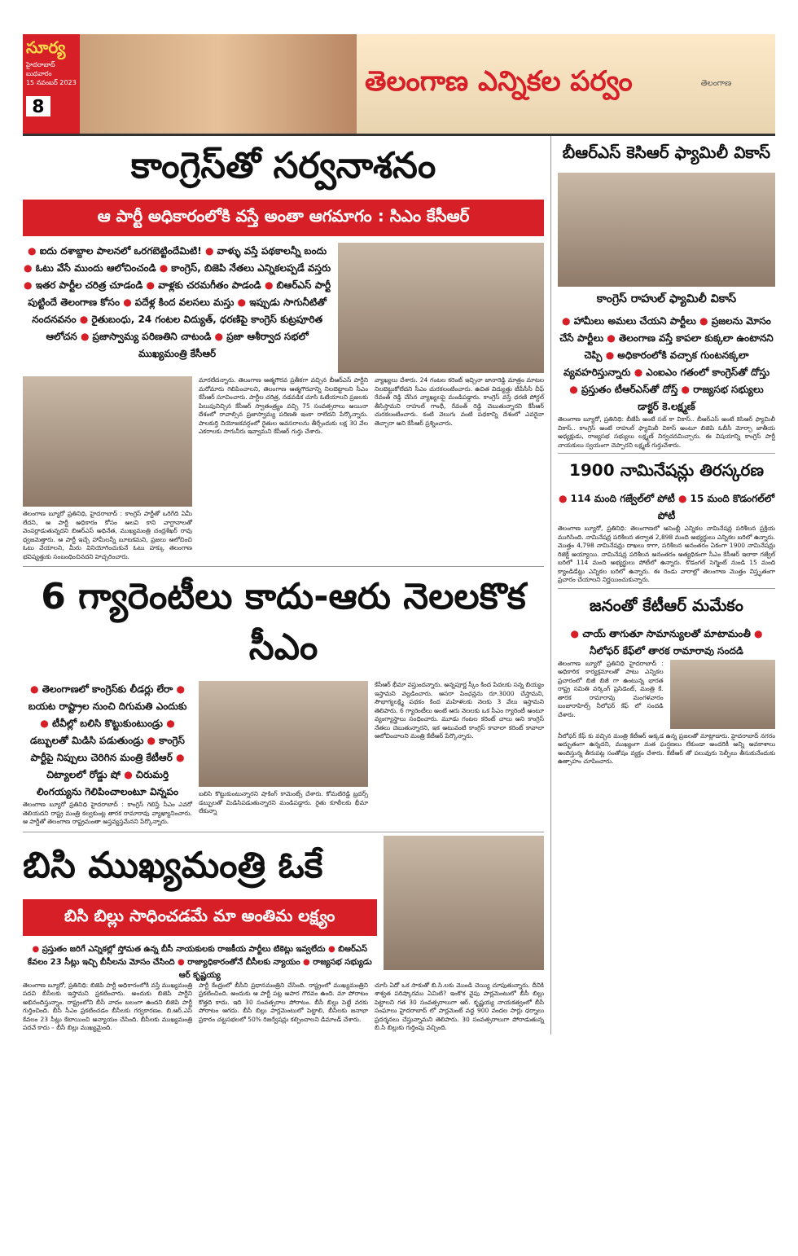సూర్య
హైదరాబాద్
బుధవారం
15 నవంబర్ 2023
8
తెలంగాణ ఎన్నికల పర్వం
తెలంగాణ
కాంగ్రెస్‌తో సర్వనాశనం
ఆ పార్టీ అధికారంలోకి వస్తే అంతా ఆగమాగం : సిఎం కేసీఆర్
● ఐదు దశాబ్దాల పాలనలో ఒరగబెట్టిందేమిటి! ● వాళ్ళు వస్తే పథకాలన్నీ బందు ● ఓటు వేసే ముందు ఆలోచించండి ● కాంగ్రెస్, బిజెపి నేతలు ఎన్నికలప్పడే వస్తరు ● ఇతర పార్టీల చరిత్ర చూడండి ● వాళ్లకు చరమగీతం పాడండి ● బిఆర్ఎస్ పార్టీ పుట్టిందే తెలంగాణ కోసం ● పదేళ్ల కింద వలసలు మస్తు ● ఇప్పుడు సాగునీటితో నందనవనం ● రైతుబంధు, 24 గంటల విద్యుత్, ధరణిపై కాంగ్రెస్ కుట్రపూరిత ఆలోచన ● ప్రజాస్వామ్య పరిణతిని చాటండి ● ప్రజా ఆశీర్వాద సభలో ముఖ్యమంత్రి కేసీఆర్
తెలంగాణ బ్యూరో ప్రతినిధి, హైదరాబాద్ : కాంగ్రెస్ పార్టీతో ఒరిగేది ఏమీ లేదని, ఆ పార్టీ అధికారం కోసం అలవి కాని వాగ్దానాలతో వెంపర్లాడుతున్నదని బిఆర్ఎస్ అధినేత, ముఖ్యమంత్రి చంద్రశేఖర్ రావు ధ్వజమెత్తారు. ఆ పార్టీ ఇచ్చే హామీలన్నీ బూటకమని, ప్రజలు ఆలోచించి ఓటు వేయాలని, మీరు వినియోగించుకునే ఓటు హక్కు తెలంగాణ భవిష్యత్తుకు సంబంధించినదని హెచ్చరించారు.
మారలేదన్నారు. తెలంగాణ ఆత్మగౌరవ ప్రతీకగా వచ్చిన బీఆర్ఎస్ పార్టీని మరోమారు గెలిపించాలని, తెలంగాణ ఆత్మగౌరవాన్ని నిలబెట్టాలని సీఎం కేసీఆర్ సూచించారు. పార్టీల చరిత్ర, నడవడిక చూసి ఓటేయాలని ప్రజలకు పిలుపునిచ్చిన కేసీఆర్ స్వాతంత్ర్యం వచ్చి 75 సంవత్సరాలు అయినా దేశంలో రావాల్సిన ప్రజాస్వామ్య పరిణతి ఇంకా రాలేదని పేర్కొన్నారు. పాలకుర్తి నియోజకవర్గంలో రైతుల అవసరాలను తీర్చేందుకు లక్ష 30 వేల ఎకరాలకు సాగునీరు ఇవ్వామని కేసీఆర్ గుర్తు చేశారు.
వ్యాఖ్యలు చేశారు. 24 గంటల కరెంట్ ఇచ్చినా జానారెడ్డి మాత్రం మాటల నిలబెట్టుకోలేదని సీఎం చురకలంటించారు. ఉచిత విద్యుత్తు టీపీసీసీ చీఫ్ రేవంత్ రెడ్డి చేసిన వ్యాఖ్యలపై మండిపడ్డారు. కాంగ్రెస్ వస్తే ధరణి పోర్టల్ తీసేస్తామని రాహుల్ గాంధీ, రేవంత్ రెడ్డి చెబుతున్నారని కేసీఆర్ చురకలంటించారు. కంటి వెలుగు వంటి పథకాన్ని దేశంలో ఎవరైనా తెచ్చారా అని కేసీఆర్ ప్రశ్నించారు.
6 గ్యారెంటీలు కాదు-ఆరు నెలలకొక సీఎం
● తెలంగాణలో కాంగ్రెస్‌కు లీడర్లు లేరా ● బయట రాష్ట్రాల నుంచి దిగుమతి ఎందుకు ● టీవీల్లో బలిసి కొట్టుకుంటుండ్రు ● డబ్బులతో మిడిసి పడుతుండ్రు ● కాంగ్రెస్ పార్టీపై నిప్పులు చెరిగిన మంత్రి కేటీఆర్ ● చిట్యాలలో రోడ్డు షో ● చిరుమర్తి లింగయ్యను గెలిపించాలంటూ విన్నపం
తెలంగాణ బ్యూరో ప్రతినిధి హైదరాబాద్ : కాంగ్రెస్ గెలిస్తే సీఎం ఎవరో తెలియదని రాష్ట్ర మంత్రి కల్వకుంట్ల తారక రామారావు వ్యాఖ్యానించారు. ఆ పార్టీతో తెలంగాణ రాష్ట్రమంతా అస్తవ్యస్తమేనని పేర్కొన్నారు.
బలిసి కొట్టుకుంటున్నారని షాకింగ్ కామెంట్స్ చేశారు. కోమటిరెడ్డి బ్రదర్స్ డబ్బులతో మిడిసిపడుతున్నారని మండిపడ్డారు. రైతు కూలీలకు భీమా లేకున్నా
కేసీఆర్ భీమా వస్తుందన్నారు. అన్నపూర్ణ స్కీం కింద పేదలకు సన్న బియ్యం ఇస్తామని వెల్లడించారు. ఆసరా పింఛన్లను రూ.3000 చేస్తామని, సౌభాగ్యలక్ష్మి పథకం కింద మహిళలకు నెలకు 3 వేలు ఇస్తామని తెలిపారు. 6 గ్యారెంటీలు అంటే ఆరు నెలలకు ఒక సీఎం గ్యారెంటీ అంటూ వ్యంగ్యాస్త్రాలు సంధించారు. మూడు గంటల కరెంట్ చాలు అని కాంగ్రెస్ నేతలు చెబుతున్నారని, ఇక అటువంటి కాంగ్రెస్ కావాలా కరెంట్ కావాలా ఆలోచించాలని మంత్రి కేటీఆర్ పేర్కొన్నారు.
బిసి ముఖ్యమంత్రి ఓకే
బిసి బిల్లు సాధించడమే మా అంతిమ లక్ష్యం
● ప్రస్తుతం జరిగే ఎన్నికల్లో స్తోమత ఉన్న బీసీ నాయకులకు రాజకీయ పార్టీలు టికెట్లు ఇవ్వలేదు ● బిఆర్ఎస్ కేవలం 23 సీట్లు ఇచ్చి బీసీలను మోసం చేసింది ● రాజ్యాధికారంతోనే బీసీలకు న్యాయం ● రాజ్యసభ సభ్యుడు ఆర్ కృష్ణయ్య
తెలంగాణ బ్యూరో, ప్రతినిధి: బిజెపి పార్టీ అధికారంలోకి వస్తే ముఖ్యమంత్రి పదవి బీసీలకు ఇస్తామని ప్రకటించారు. అందుకు బిజెపి పార్టీని అభినందిస్తున్నాం. రాష్ట్రంలోని బీసీ వాదం బలంగా ఉందని బిజెపి పార్టీ గుర్తించింది. బీసీ సీఎం ప్రకటించడం బీసీలకు గర్వకారణం. బి.ఆర్.ఎస్ కేవలం 23 సీట్లు కేటాయించి అన్యాయం చేసింది. బీసీలకు ముఖ్యమంత్రి పదవే కాదు – బీసీ బిల్లు ముఖ్యమైంది.
పార్టీ కేంద్రంలో బీసీని ప్రధానమంత్రిని చేసింది. రాష్ట్రంలో ముఖ్యమంత్రిని ప్రకటించింది. అందుకు ఆ పార్టీ పట్ల అపార గౌరవం ఉంది. మా పోరాటం కొత్తది కాదు. ఇది 30 సంవత్సరాల పోరాటం. బీసీ బిల్లు పెట్టే వరకు పోరాటం ఆగదు. బీసీ బిల్లు పార్లమెంటులో పెట్టాలి, బీసీలకు జనాభా ప్రకారం చట్టసభలలో 50% రిజర్వేషన్లు కల్పించాలని డిమాండ్ చేశారు.
చూసి ఏదో ఒక సాకుతో బి.సి.లకు మొండి చెయ్యి చూపుతున్నారు. దీనికి శాశ్వత పరిష్కారము ఏమిటి? ఇంకొక వైపు పార్లమెంటులో బీసీ బిల్లు పెట్టాలని గత 30 సంవత్సరాలుగా ఆర్. కృష్ణయ్య నాయకత్వంలో బీసీ సంఘాలు హైదరాబాద్ లో పార్లమెంట్ వద్ద 900 వందల సార్లు ధర్నాలు ప్రదర్శనలు చేస్తున్నామని తెలిపారు. 30 సంవత్సరాలుగా పోరాడుతున్న బి.సి బిల్లుకు గుర్తింపు వచ్చింది.
బీఆర్ఎస్ కెసిఆర్ ఫ్యామిలీ వికాస్
కాంగ్రెస్ రాహుల్ ఫ్యామిలీ వికాస్
● హామీలు అమలు చేయని పార్టీలు ● ప్రజలను మోసం చేసే పార్టీలు ● తెలంగాణ వస్తే కాపలా కుక్కలా ఉంటానని చెప్పి ● అధికారంలోకి వచ్చాక గుంటనక్కలా వ్యవహరిస్తున్నారు ● ఎంఐఎం గతంలో కాంగ్రెస్‌తో దోస్తు ● ప్రస్తుతం టీఆర్ఎస్‌తో దోస్త్ ● రాజ్యసభ సభ్యులు డాక్టర్ కె.లక్ష్మణ్
తెలంగాణ బ్యూరో, ప్రతినిధి: బీజేపీ అంటే సబ్ కా వికాస్.. బీఆర్ఎస్ అంటే కెసిఆర్ ఫ్యామిలీ వికాస్.. కాంగ్రెస్ అంటే రాహుల్ ఫ్యామిలీ వికాస్ అంటూ బిజెపి ఓబీసీ మోర్చా జాతీయ అధ్యక్షుడు, రాజ్యసభ సభ్యులు లక్ష్మణ్ నిర్వచనమిచ్చారు. ఈ విషయాన్ని కాంగ్రెస్ పార్టీ నాయకులు స్వయంగా చెప్పారని లక్ష్మణ్ గుర్తుచేశారు.
1900 నామినేషన్లు తిరస్కరణ
● 114 మంది గజ్వేల్‌లో పోటీ ● 15 మంది కొడంగల్‌లో పోటీ
తెలంగాణ బ్యూరో, ప్రతినిధి: తెలంగాణలో అసెంబ్లీ ఎన్నికల నామినేషన్ల పరిశీలన ప్రక్రియ ముగిసింది. నామినేషన్ల పరిశీలన తర్వాత 2,898 మంది అభ్యర్థులు ఎన్నికల బరిలో ఉన్నారు. మొత్తం 4,798 నామినేషన్లు దాఖలు కాగా, పరిశీలన అనంతరం ఏకంగా 1900 నామినేషన్లు రిజెక్ట్ అయ్యాయి. నామినేషన్ల పరిశీలన అనంతరం అత్యధికంగా సీఎం కేసీఆర్ ఇలాకా గజ్వేల్ బరిలో 114 మంది అభ్యర్థులు పోటీలో ఉన్నారు. కొడంగల్ సెగ్మెంట్ నుండి 15 మంది క్యాండిడేట్లు ఎన్నికల బరిలో ఉన్నారు. ఈ రెండు వారాల్లో తెలంగాణ మొత్తం విస్తృతంగా ప్రచారం చేయాలని నిర్ణయించుకున్నారు.
జనంతో కేటీఆర్ మమేకం
● చాయ్ తాగుతూ సామాన్యులతో మాటామంతీ ● నీలోఫర్ కేఫ్‌లో తారక రామారావు సందడి
తెలంగాణ బ్యూరో ప్రతినిధి హైదరాబాద్ : అధికారిక కార్యక్రమాలతో పాటు ఎన్నికల ప్రచారంలో బిజీ బిజీ గా ఉంటున్న భారత రాష్ట్ర సమితి వర్కింగ్ ప్రెసిడెంట్, మంత్రి కే. తారక రామారావు మంగళవారం బంజారాహిల్స్ నీలోఫర్ కేఫ్ లో సందడి చేశారు.
నీలోఫర్ కేఫ్ కు వచ్చిన మంత్రి కేటీఆర్ అక్కడ ఉన్న ప్రజలతో మాట్లాడారు. హైదరాబాద్ నగరం అద్భుతంగా ఉన్నదని, ముఖ్యంగా మత ఘర్షణలు లేకుండా అందరికీ అన్ని అవకాశాలు అందిస్తున్న తీరుపట్ల సంతోషం వ్యక్తం చేశారు. కేటీఆర్ తో పలువురు సెల్ఫీలు తీసుకునేందుకు ఉత్సాహం చూపించారు.